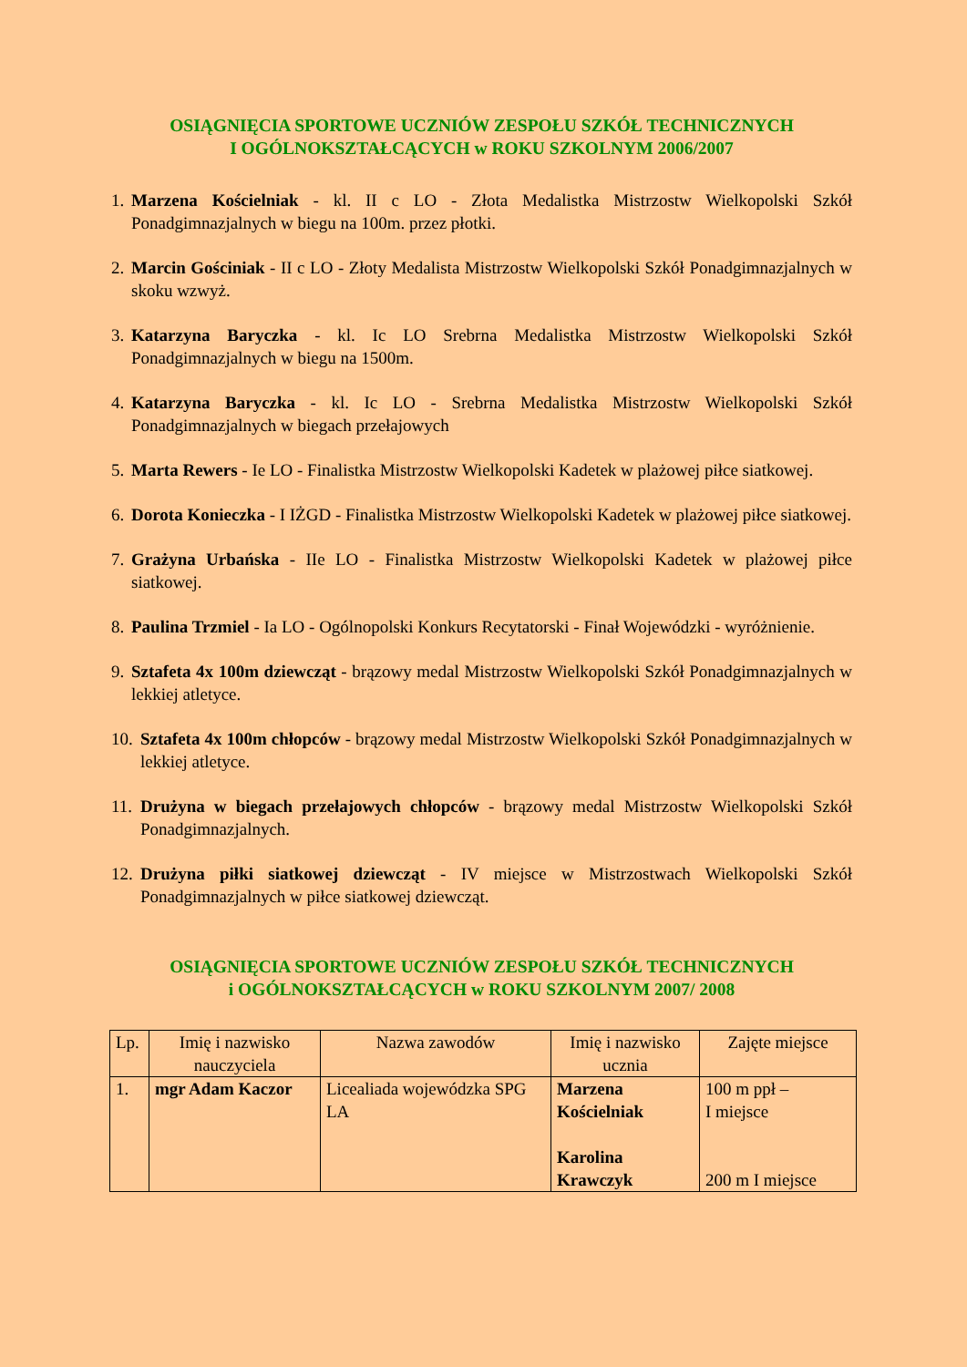OSIĄGNIĘCIA SPORTOWE UCZNIÓW ZESPOŁU SZKÓŁ TECHNICZNYCH
I OGÓLNOKSZTAŁCĄCYCH w ROKU SZKOLNYM 2006/2007
1. Marzena Kościelniak - kl. II c LO - Złota Medalistka Mistrzostw Wielkopolski Szkół Ponadgimnazjalnych w biegu na 100m. przez płotki.
2. Marcin Gościniak - II c LO - Złoty Medalista Mistrzostw Wielkopolski Szkół Ponadgimnazjalnych w skoku wzwyż.
3. Katarzyna Baryczka - kl. Ic LO Srebrna Medalistka Mistrzostw Wielkopolski Szkół Ponadgimnazjalnych w biegu na 1500m.
4. Katarzyna Baryczka - kl. Ic LO - Srebrna Medalistka Mistrzostw Wielkopolski Szkół Ponadgimnazjalnych w biegach przełajowych
5. Marta Rewers - Ie LO - Finalistka Mistrzostw Wielkopolski Kadetek w plażowej piłce siatkowej.
6. Dorota Konieczka - I IŻGD - Finalistka Mistrzostw Wielkopolski Kadetek w plażowej piłce siatkowej.
7. Grażyna Urbańska - IIe LO - Finalistka Mistrzostw Wielkopolski Kadetek w plażowej piłce siatkowej.
8. Paulina Trzmiel - Ia LO - Ogólnopolski Konkurs Recytatorski - Finał Wojewódzki - wyróżnienie.
9. Sztafeta 4x 100m dziewcząt - brązowy medal Mistrzostw Wielkopolski Szkół Ponadgimnazjalnych w lekkiej atletyce.
10. Sztafeta 4x 100m chłopców - brązowy medal Mistrzostw Wielkopolski Szkół Ponadgimnazjalnych w lekkiej atletyce.
11. Drużyna w biegach przełajowych chłopców - brązowy medal Mistrzostw Wielkopolski Szkół Ponadgimnazjalnych.
12. Drużyna piłki siatkowej dziewcząt - IV miejsce w Mistrzostwach Wielkopolski Szkół Ponadgimnazjalnych w piłce siatkowej dziewcząt.
OSIĄGNIĘCIA SPORTOWE UCZNIÓW ZESPOŁU SZKÓŁ TECHNICZNYCH
i OGÓLNOKSZTAŁCĄCYCH w ROKU SZKOLNYM 2007/ 2008
| Lp. | Imię i nazwisko nauczyciela | Nazwa zawodów | Imię i nazwisko ucznia | Zajęte miejsce |
| 1. | mgr Adam Kaczor | Licealiada wojewódzka SPG LA | Marzena Kościelniak Karolina Krawczyk | 100 m ppł – I miejsce 200 m I miejsce |